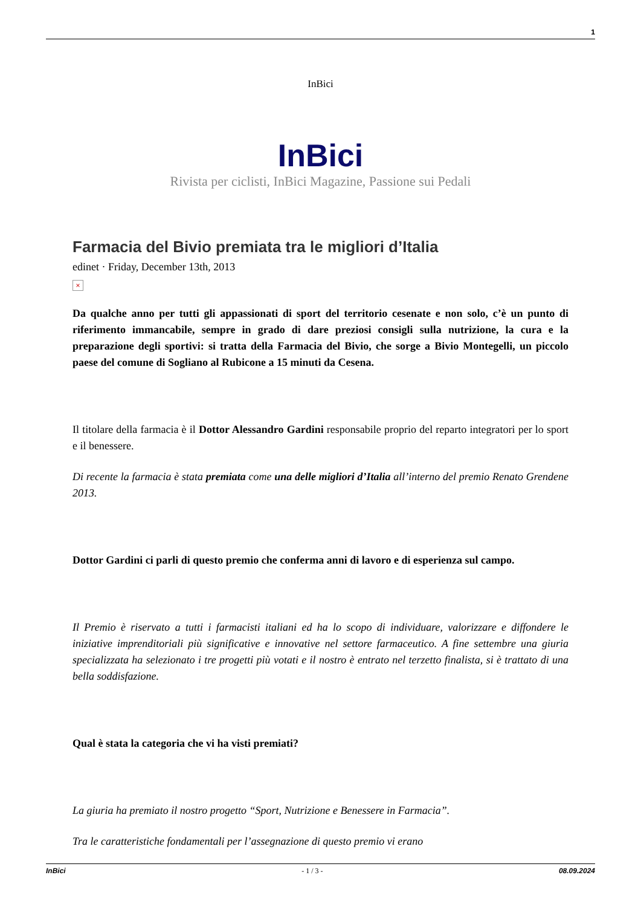1
InBici
InBici
Rivista per ciclisti, InBici Magazine, Passione sui Pedali
Farmacia del Bivio premiata tra le migliori d’Italia
edinet · Friday, December 13th, 2013
×
Da qualche anno per tutti gli appassionati di sport del territorio cesenate e non solo, c’è un punto di riferimento immancabile, sempre in grado di dare preziosi consigli sulla nutrizione, la cura e la preparazione degli sportivi: si tratta della Farmacia del Bivio, che sorge a Bivio Montegelli, un piccolo paese del comune di Sogliano al Rubicone a 15 minuti da Cesena.
Il titolare della farmacia è il Dottor Alessandro Gardini responsabile proprio del reparto integratori per lo sport e il benessere.
Di recente la farmacia è stata premiata come una delle migliori d’Italia all’interno del premio Renato Grendene 2013.
Dottor Gardini ci parli di questo premio che conferma anni di lavoro e di esperienza sul campo.
Il Premio è riservato a tutti i farmacisti italiani ed ha lo scopo di individuare, valorizzare e diffondere le iniziative imprenditoriali più significative e innovative nel settore farmaceutico. A fine settembre una giuria specializzata ha selezionato i tre progetti più votati e il nostro è entrato nel terzetto finalista, si è trattato di una bella soddisfazione.
Qual è stata la categoria che vi ha visti premiati?
La giuria ha premiato il nostro progetto “Sport, Nutrizione e Benessere in Farmacia”.
Tra le caratteristiche fondamentali per l’assegnazione di questo premio vi erano
InBici - 1 / 3 - 08.09.2024